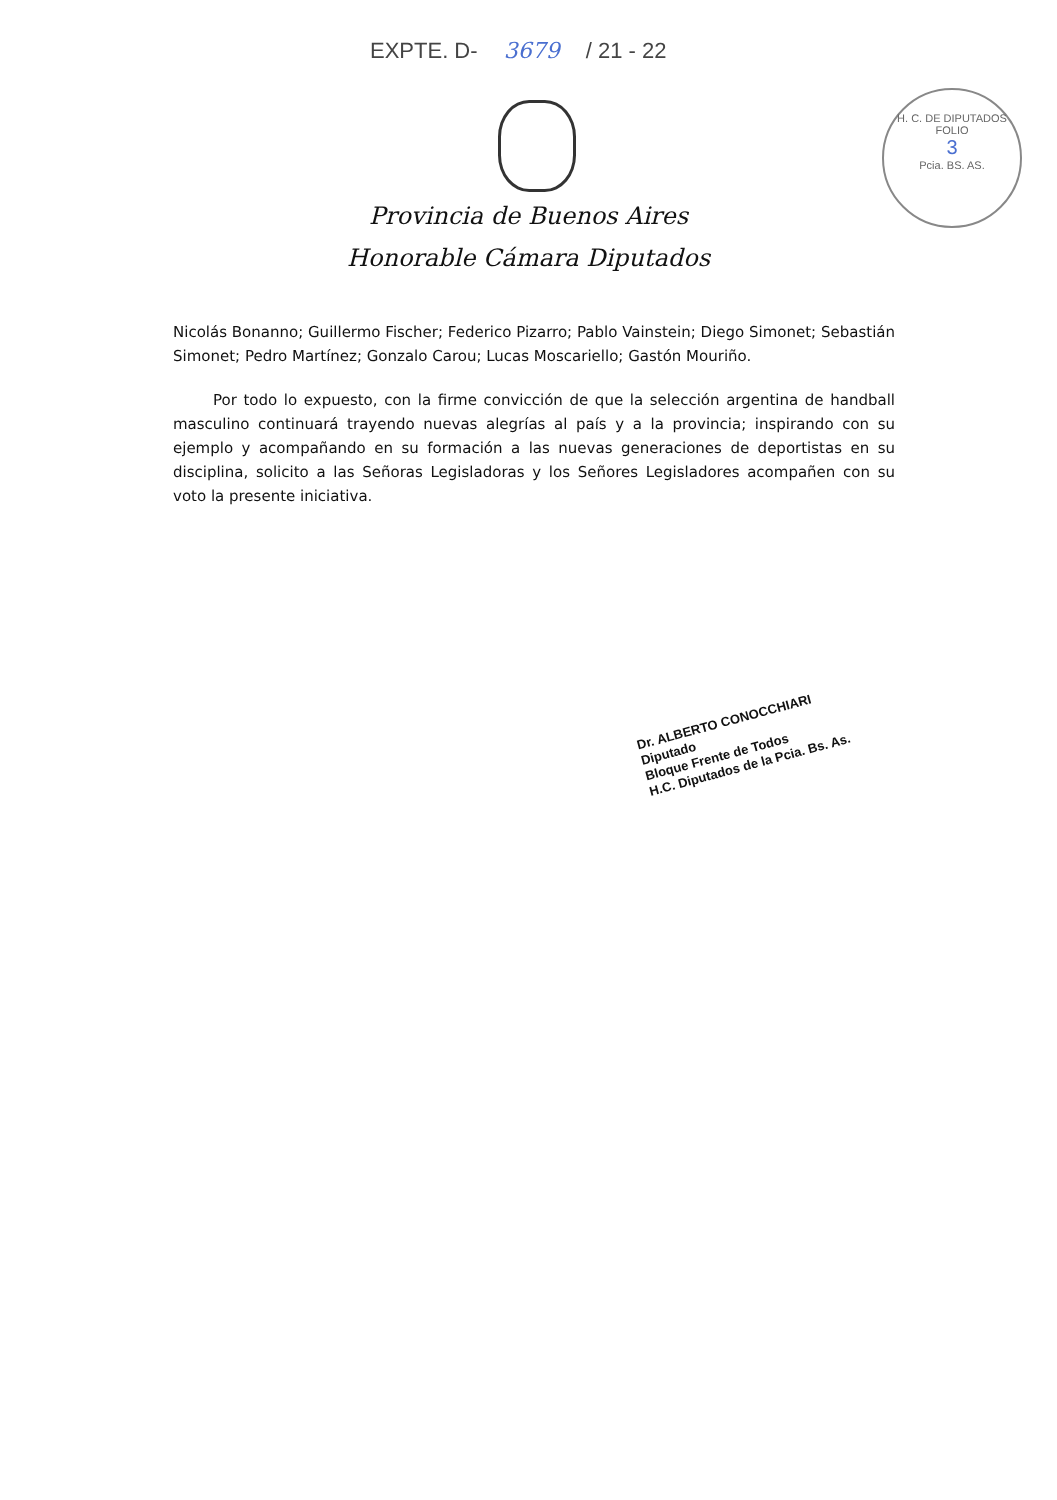EXPTE. D- 3679 / 21 - 22
H. C. DE DIPUTADOS
FOLIO
3
Pcia. BS. AS.
Provincia de Buenos Aires
Honorable Cámara Diputados
Nicolás Bonanno; Guillermo Fischer; Federico Pizarro; Pablo Vainstein; Diego Simonet; Sebastián Simonet; Pedro Martínez; Gonzalo Carou; Lucas Moscariello; Gastón Mouriño.
Por todo lo expuesto, con la firme convicción de que la selección argentina de handball masculino continuará trayendo nuevas alegrías al país y a la provincia; inspirando con su ejemplo y acompañando en su formación a las nuevas generaciones de deportistas en su disciplina, solicito a las Señoras Legisladoras y los Señores Legisladores acompañen con su voto la presente iniciativa.
Dr. ALBERTO CONOCCHIARI
Diputado
Bloque Frente de Todos
H.C. Diputados de la Pcia. Bs. As.